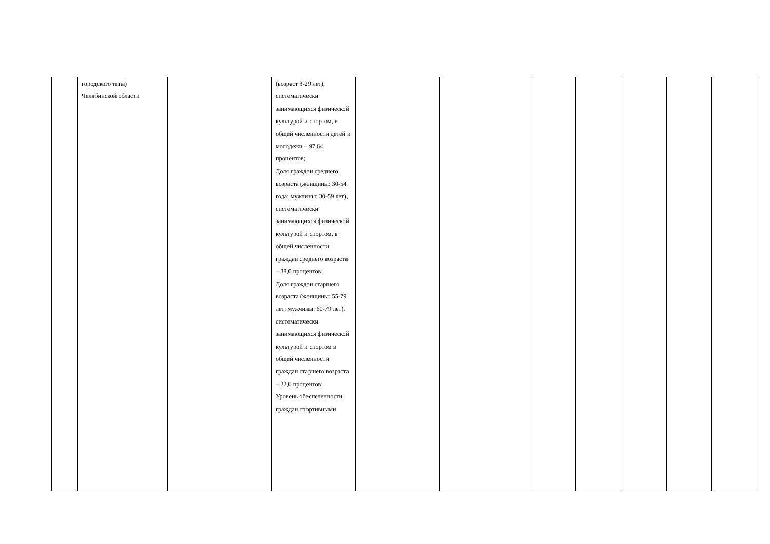| | городского типа) Челябинской области | | (возраст 3-29 лет), систематически занимающихся физической культурой и спортом, в общей численности детей и молодежи – 97,64 процентов; Доля граждан среднего возраста (женщины: 30-54 года; мужчины: 30-59 лет), систематически занимающихся физической культурой и спортом, в общей численности граждан среднего возраста – 38,0 процентов; Доля граждан старшего возраста (женщины: 55-79 лет; мужчины: 60-79 лет), систематически занимающихся физической культурой и спортом в общей численности граждан старшего возраста – 22,0 процентов; Уровень обеспеченности граждан спортивными | | | | | | | |